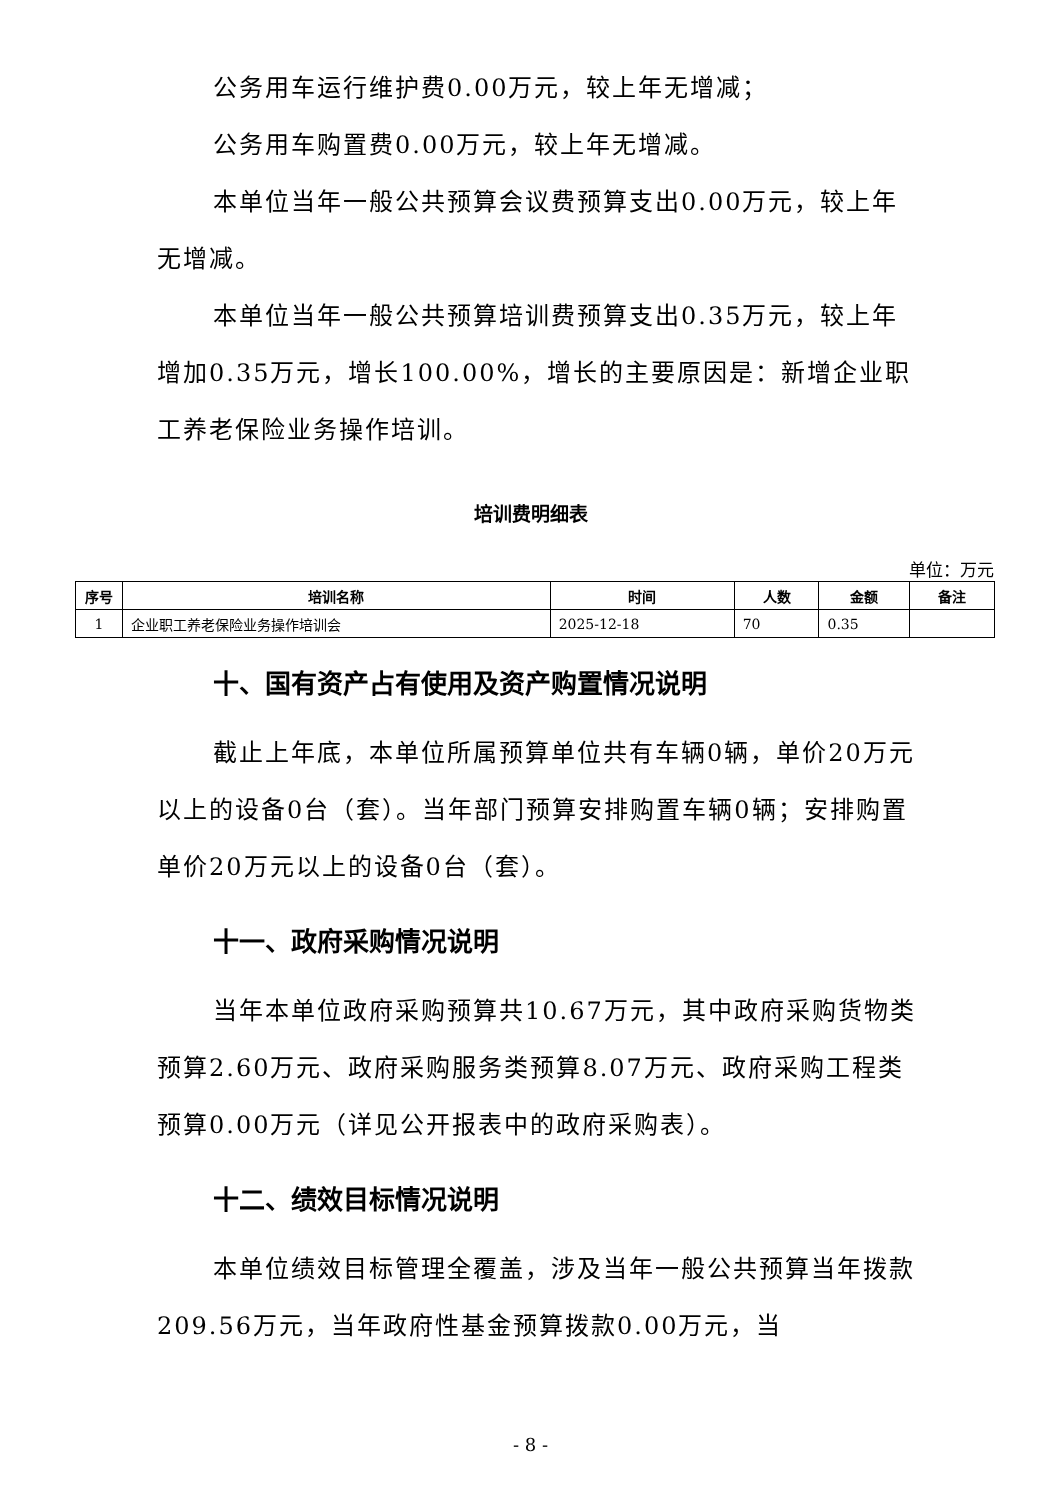公务用车运行维护费0.00万元，较上年无增减；
公务用车购置费0.00万元，较上年无增减。
本单位当年一般公共预算会议费预算支出0.00万元，较上年无增减。
本单位当年一般公共预算培训费预算支出0.35万元，较上年增加0.35万元，增长100.00%，增长的主要原因是：新增企业职工养老保险业务操作培训。
培训费明细表
单位：万元
| 序号 | 培训名称 | 时间 | 人数 | 金额 | 备注 |
| --- | --- | --- | --- | --- | --- |
| 1 | 企业职工养老保险业务操作培训会 | 2025-12-18 | 70 | 0.35 | |
十、国有资产占有使用及资产购置情况说明
截止上年底，本单位所属预算单位共有车辆0辆，单价20万元以上的设备0台（套）。当年部门预算安排购置车辆0辆；安排购置单价20万元以上的设备0台（套）。
十一、政府采购情况说明
当年本单位政府采购预算共10.67万元，其中政府采购货物类预算2.60万元、政府采购服务类预算8.07万元、政府采购工程类预算0.00万元（详见公开报表中的政府采购表）。
十二、绩效目标情况说明
本单位绩效目标管理全覆盖，涉及当年一般公共预算当年拨款209.56万元，当年政府性基金预算拨款0.00万元，当
- 8 -